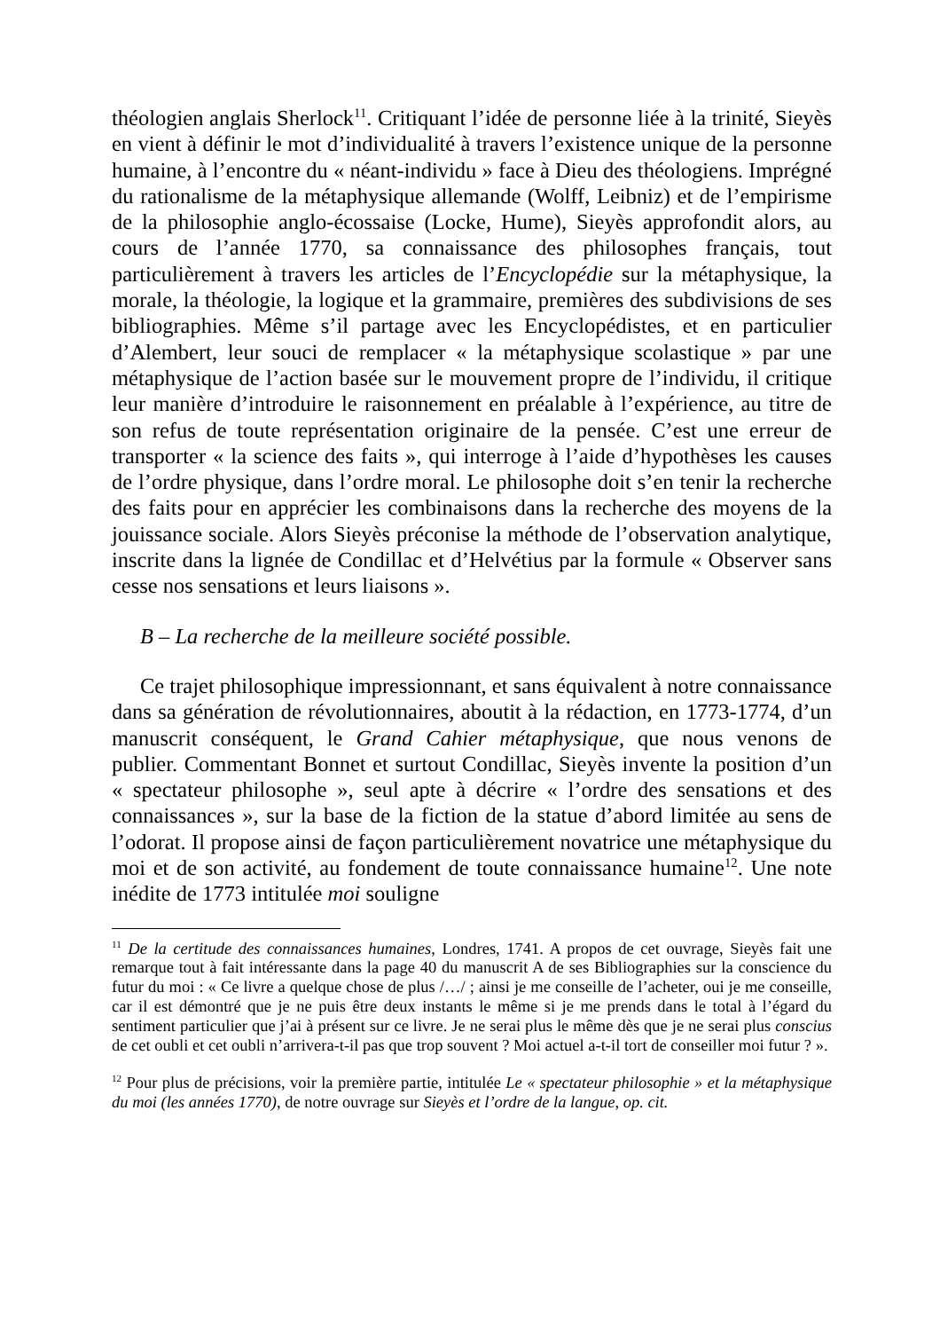théologien anglais Sherlock<sup>11</sup>. Critiquant l’idée de personne liée à la trinité, Sieyès en vient à définir le mot d’individualité à travers l’existence unique de la personne humaine, à l’encontre du « néant-individu » face à Dieu des théologiens. Imprégné du rationalisme de la métaphysique allemande (Wolff, Leibniz) et de l’empirisme de la philosophie anglo-écossaise (Locke, Hume), Sieyès approfondit alors, au cours de l’année 1770, sa connaissance des philosophes français, tout particulièrement à travers les articles de l’Encyclopédie sur la métaphysique, la morale, la théologie, la logique et la grammaire, premières des subdivisions de ses bibliographies. Même s’il partage avec les Encyclopédistes, et en particulier d’Alembert, leur souci de remplacer « la métaphysique scolastique » par une métaphysique de l’action basée sur le mouvement propre de l’individu, il critique leur manière d’introduire le raisonnement en préalable à l’expérience, au titre de son refus de toute représentation originaire de la pensée. C’est une erreur de transporter « la science des faits », qui interroge à l’aide d’hypothèses les causes de l’ordre physique, dans l’ordre moral. Le philosophe doit s’en tenir la recherche des faits pour en apprécier les combinaisons dans la recherche des moyens de la jouissance sociale. Alors Sieyès préconise la méthode de l’observation analytique, inscrite dans la lignée de Condillac et d’Helvétius par la formule « Observer sans cesse nos sensations et leurs liaisons ».
B – La recherche de la meilleure société possible.
Ce trajet philosophique impressionnant, et sans équivalent à notre connaissance dans sa génération de révolutionnaires, aboutit à la rédaction, en 1773-1774, d’un manuscrit conséquent, le Grand Cahier métaphysique, que nous venons de publier. Commentant Bonnet et surtout Condillac, Sieyès invente la position d’un « spectateur philosophe », seul apte à décrire « l’ordre des sensations et des connaissances », sur la base de la fiction de la statue d’abord limitée au sens de l’odorat. Il propose ainsi de façon particulièrement novatrice une métaphysique du moi et de son activité, au fondement de toute connaissance humaine<sup>12</sup>. Une note inédite de 1773 intitulée moi souligne
<sup>11</sup> De la certitude des connaissances humaines, Londres, 1741. A propos de cet ouvrage, Sieyès fait une remarque tout à fait intéressante dans la page 40 du manuscrit A de ses Bibliographies sur la conscience du futur du moi : « Ce livre a quelque chose de plus /…/ ; ainsi je me conseille de l’acheter, oui je me conseille, car il est démontré que je ne puis être deux instants le même si je me prends dans le total à l’égard du sentiment particulier que j’ai à présent sur ce livre. Je ne serai plus le même dès que je ne serai plus conscius de cet oubli et cet oubli n’arrivera-t-il pas que trop souvent ? Moi actuel a-t-il tort de conseiller moi futur ? ».
<sup>12</sup> Pour plus de précisions, voir la première partie, intitulée Le « spectateur philosophie » et la métaphysique du moi (les années 1770), de notre ouvrage sur Sieyès et l’ordre de la langue, op. cit.